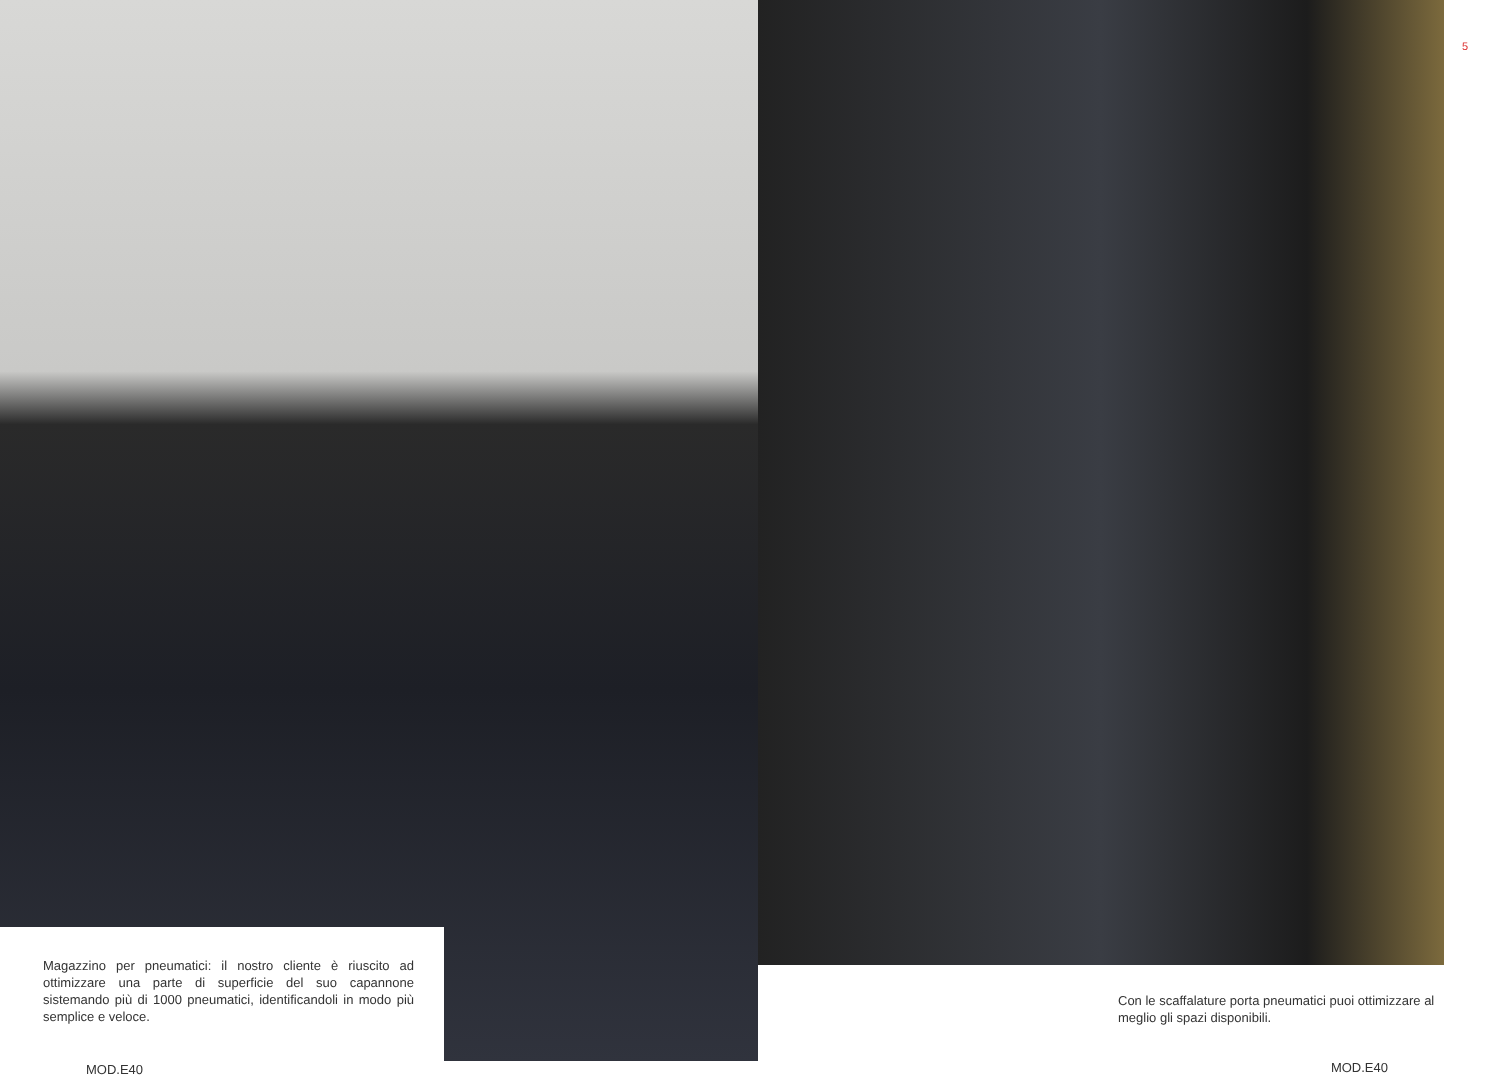5
Magazzino per pneumatici: il nostro cliente è riuscito ad ottimizzare una parte di superficie del suo capannone sistemando più di 1000 pneumatici, identificandoli in modo più semplice e veloce.
MOD.E40
Con le scaffalature porta pneumatici puoi ottimizzare al meglio gli spazi disponibili.
MOD.E40